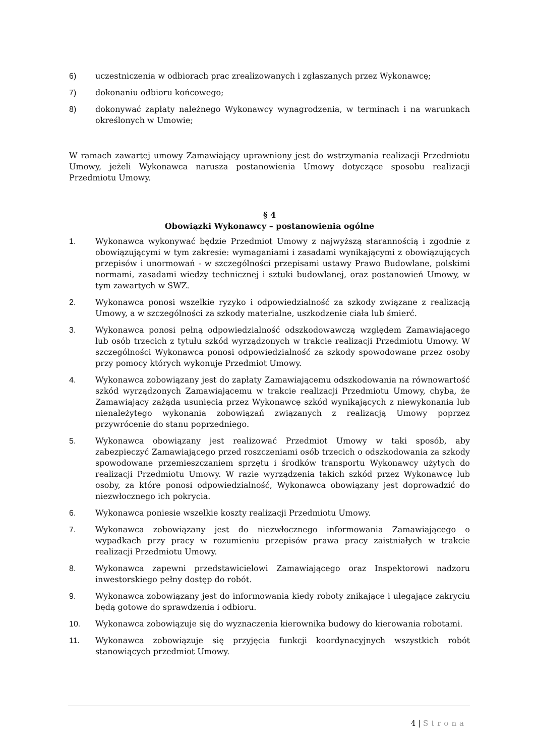6) uczestniczenia w odbiorach prac zrealizowanych i zgłaszanych przez Wykonawcę;
7) dokonaniu odbioru końcowego;
8) dokonywać zapłaty należnego Wykonawcy wynagrodzenia, w terminach i na warunkach określonych w Umowie;
W ramach zawartej umowy Zamawiający uprawniony jest do wstrzymania realizacji Przedmiotu Umowy, jeżeli Wykonawca narusza postanowienia Umowy dotyczące sposobu realizacji Przedmiotu Umowy.
§ 4
Obowiązki Wykonawcy – postanowienia ogólne
1. Wykonawca wykonywać będzie Przedmiot Umowy z najwyższą starannością i zgodnie z obowiązującymi w tym zakresie: wymaganiami i zasadami wynikającymi z obowiązujących przepisów i unormowań - w szczególności przepisami ustawy Prawo Budowlane, polskimi normami, zasadami wiedzy technicznej i sztuki budowlanej, oraz postanowień Umowy, w tym zawartych w SWZ.
2. Wykonawca ponosi wszelkie ryzyko i odpowiedzialność za szkody związane z realizacją Umowy, a w szczególności za szkody materialne, uszkodzenie ciała lub śmierć.
3. Wykonawca ponosi pełną odpowiedzialność odszkodowawczą względem Zamawiającego lub osób trzecich z tytułu szkód wyrządzonych w trakcie realizacji Przedmiotu Umowy. W szczególności Wykonawca ponosi odpowiedzialność za szkody spowodowane przez osoby przy pomocy których wykonuje Przedmiot Umowy.
4. Wykonawca zobowiązany jest do zapłaty Zamawiającemu odszkodowania na równowartość szkód wyrządzonych Zamawiającemu w trakcie realizacji Przedmiotu Umowy, chyba, że Zamawiający zażąda usunięcia przez Wykonawcę szkód wynikających z niewykonania lub nienależytego wykonania zobowiązań związanych z realizacją Umowy poprzez przywrócenie do stanu poprzedniego.
5. Wykonawca obowiązany jest realizować Przedmiot Umowy w taki sposób, aby zabezpieczyć Zamawiającego przed roszczeniami osób trzecich o odszkodowania za szkody spowodowane przemieszczaniem sprzętu i środków transportu Wykonawcy użytych do realizacji Przedmiotu Umowy. W razie wyrządzenia takich szkód przez Wykonawcę lub osoby, za które ponosi odpowiedzialność, Wykonawca obowiązany jest doprowadzić do niezwłocznego ich pokrycia.
6. Wykonawca poniesie wszelkie koszty realizacji Przedmiotu Umowy.
7. Wykonawca zobowiązany jest do niezwłocznego informowania Zamawiającego o wypadkach przy pracy w rozumieniu przepisów prawa pracy zaistniałych w trakcie realizacji Przedmiotu Umowy.
8. Wykonawca zapewni przedstawicielowi Zamawiającego oraz Inspektorowi nadzoru inwestorskiego pełny dostęp do robót.
9. Wykonawca zobowiązany jest do informowania kiedy roboty znikające i ulegające zakryciu będą gotowe do sprawdzenia i odbioru.
10. Wykonawca zobowiązuje się do wyznaczenia kierownika budowy do kierowania robotami.
11. Wykonawca zobowiązuje się przyjęcia funkcji koordynacyjnych wszystkich robót stanowiących przedmiot Umowy.
4 | Strona